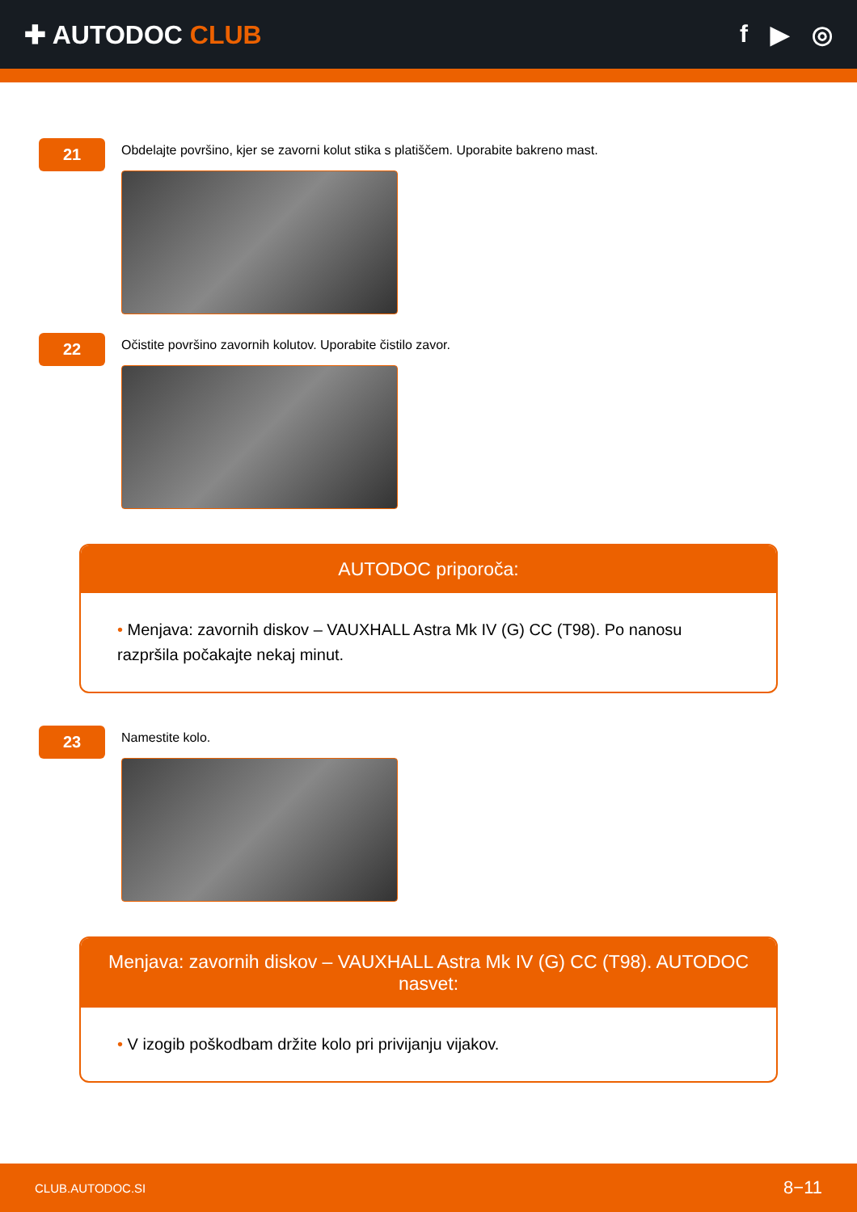✚ AUTODOC CLUB f ▶ ◎
21
Obdelajte površino, kjer se zavorni kolut stika s platiščem. Uporabite bakreno mast.
22
Očistite površino zavornih kolutov. Uporabite čistilo zavor.
AUTODOC priporoča:
• Menjava: zavornih diskov – VAUXHALL Astra Mk IV (G) CC (T98). Po nanosu razpršila počakajte nekaj minut.
23
Namestite kolo.
Menjava: zavornih diskov – VAUXHALL Astra Mk IV (G) CC (T98). AUTODOC nasvet:
• V izogib poškodbam držite kolo pri privijanju vijakov.
CLUB.AUTODOC.SI 8−11